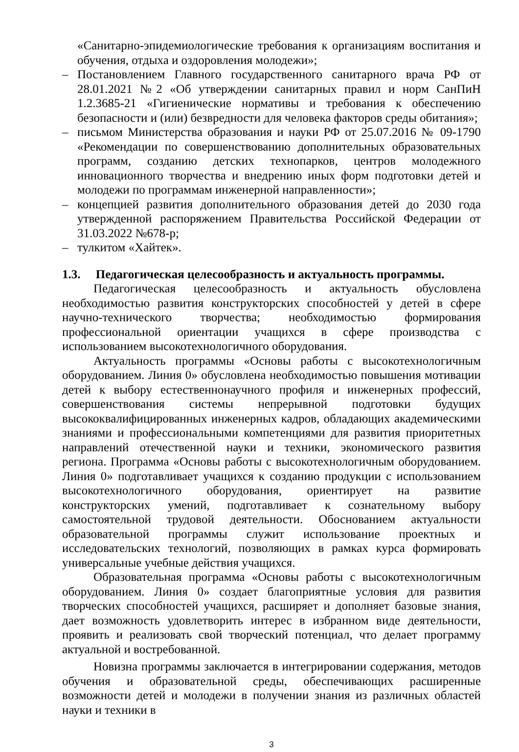«Санитарно-эпидемиологические требования к организациям воспитания и обучения, отдыха и оздоровления молодежи»;
– Постановлением Главного государственного санитарного врача РФ от 28.01.2021 №2 «Об утверждении санитарных правил и норм СанПиН 1.2.3685-21 «Гигиенические нормативы и требования к обеспечению безопасности и (или) безвредности для человека факторов среды обитания»;
– письмом Министерства образования и науки РФ от 25.07.2016 № 09-1790 «Рекомендации по совершенствованию дополнительных образовательных программ, созданию детских технопарков, центров молодежного инновационного творчества и внедрению иных форм подготовки детей и молодежи по программам инженерной направленности»;
– концепцией развития дополнительного образования детей до 2030 года утвержденной распоряжением Правительства Российской Федерации от 31.03.2022 №678-р;
– тулкитом «Хайтек».
1.3. Педагогическая целесообразность и актуальность программы.
Педагогическая целесообразность и актуальность обусловлена необходимостью развития конструкторских способностей у детей в сфере научно-технического творчества; необходимостью формирования профессиональной ориентации учащихся в сфере производства с использованием высокотехнологичного оборудования.
Актуальность программы «Основы работы с высокотехнологичным оборудованием. Линия 0» обусловлена необходимостью повышения мотивации детей к выбору естественнонаучного профиля и инженерных профессий, совершенствования системы непрерывной подготовки будущих высококвалифицированных инженерных кадров, обладающих академическими знаниями и профессиональными компетенциями для развития приоритетных направлений отечественной науки и техники, экономического развития региона. Программа «Основы работы с высокотехнологичным оборудованием. Линия 0» подготавливает учащихся к созданию продукции с использованием высокотехнологичного оборудования, ориентирует на развитие конструкторских умений, подготавливает к сознательному выбору самостоятельной трудовой деятельности. Обоснованием актуальности образовательной программы служит использование проектных и исследовательских технологий, позволяющих в рамках курса формировать универсальные учебные действия учащихся.
Образовательная программа «Основы работы с высокотехнологичным оборудованием. Линия 0» создает благоприятные условия для развития творческих способностей учащихся, расширяет и дополняет базовые знания, дает возможность удовлетворить интерес в избранном виде деятельности, проявить и реализовать свой творческий потенциал, что делает программу актуальной и востребованной.
Новизна программы заключается в интегрировании содержания, методов обучения и образовательной среды, обеспечивающих расширенные возможности детей и молодежи в получении знания из различных областей науки и техники в
3